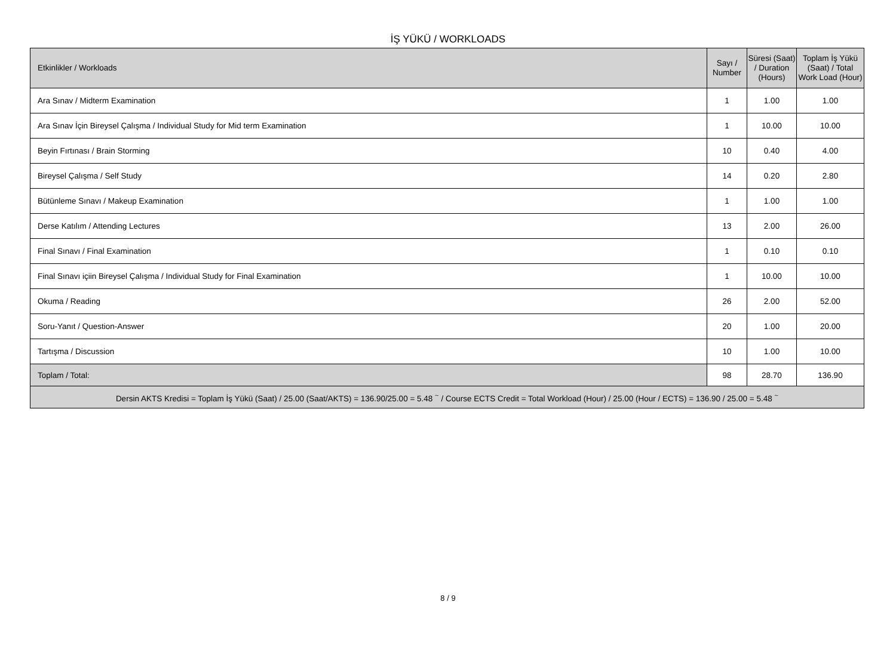İŞ YÜKÜ / WORKLOADS
| Etkinlikler / Workloads | Sayı / Number | Süresi (Saat) / Duration (Hours) | Toplam İş Yükü (Saat) / Total Work Load (Hour) |
| --- | --- | --- | --- |
| Ara Sınav / Midterm Examination | 1 | 1.00 | 1.00 |
| Ara Sınav İçin Bireysel Çalışma / Individual Study for Mid term Examination | 1 | 10.00 | 10.00 |
| Beyin Fırtınası / Brain Storming | 10 | 0.40 | 4.00 |
| Bireysel Çalışma / Self Study | 14 | 0.20 | 2.80 |
| Bütünleme Sınavı / Makeup Examination | 1 | 1.00 | 1.00 |
| Derse Katılım / Attending Lectures | 13 | 2.00 | 26.00 |
| Final Sınavı / Final Examination | 1 | 0.10 | 0.10 |
| Final Sınavı içiin Bireysel Çalışma / Individual Study for Final Examination | 1 | 10.00 | 10.00 |
| Okuma / Reading | 26 | 2.00 | 52.00 |
| Soru-Yanıt / Question-Answer | 20 | 1.00 | 20.00 |
| Tartışma / Discussion | 10 | 1.00 | 10.00 |
| Toplam / Total: | 98 | 28.70 | 136.90 |
| Dersin AKTS Kredisi = Toplam İş Yükü (Saat) / 25.00 (Saat/AKTS) = 136.90/25.00 = 5.48 <sup>~</sup> / Course ECTS Credit = Total Workload (Hour) / 25.00 (Hour / ECTS) = 136.90 / 25.00 = 5.48 <sup>~</sup> | | | |
8 / 9